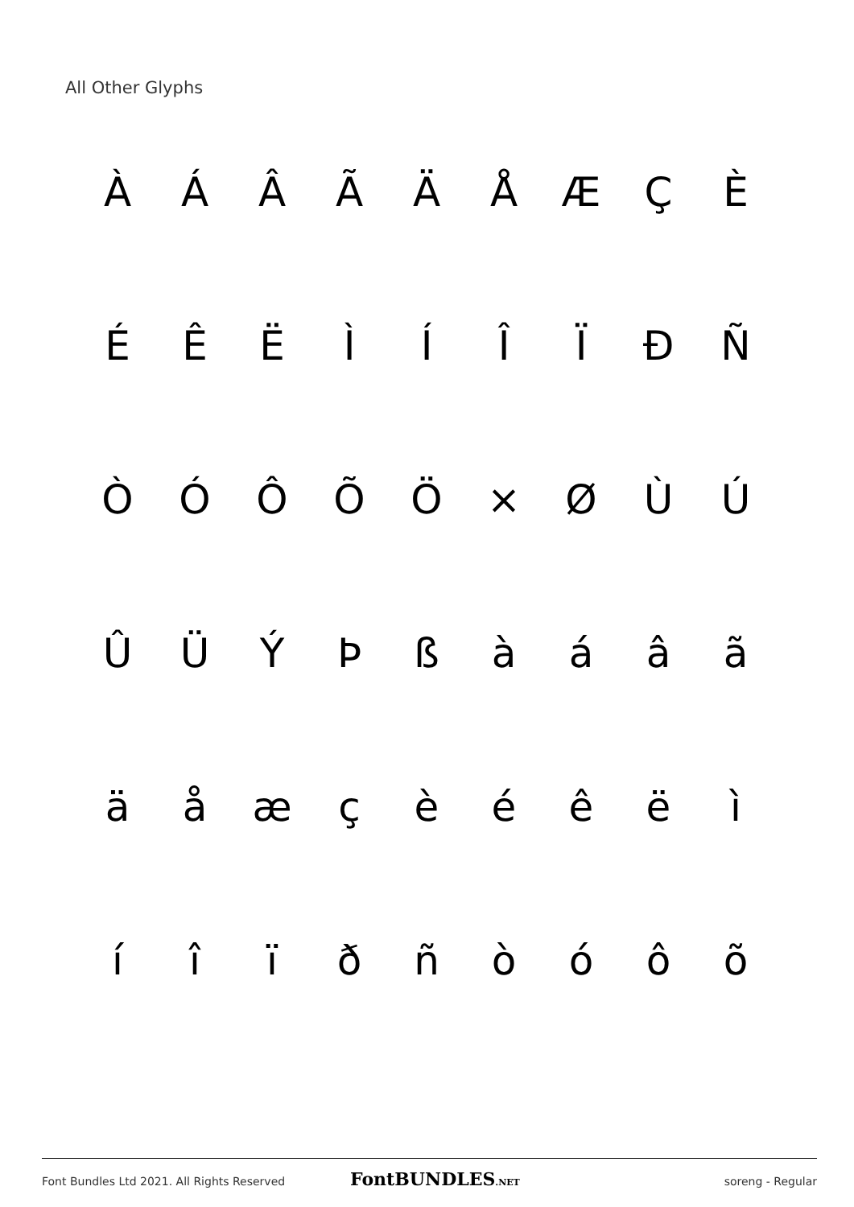All Other Glyphs
| À | Á | Â | Ã | Ä | Å | Æ | Ç | È |
| É | Ê | Ë | Ì | Í | Î | Ï | Ð | Ñ |
| Ò | Ó | Ô | Õ | Ö | × | Ø | Ù | Ú |
| Û | Ü | Ý | Þ | ß | à | á | â | ã |
| ä | å | æ | ç | è | é | ê | ë | ì |
| í | î | ï | ð | ñ | ò | ó | ô | õ |
Font Bundles Ltd 2021. All Rights Reserved
FontBUNDLES.NET soreng - Regular